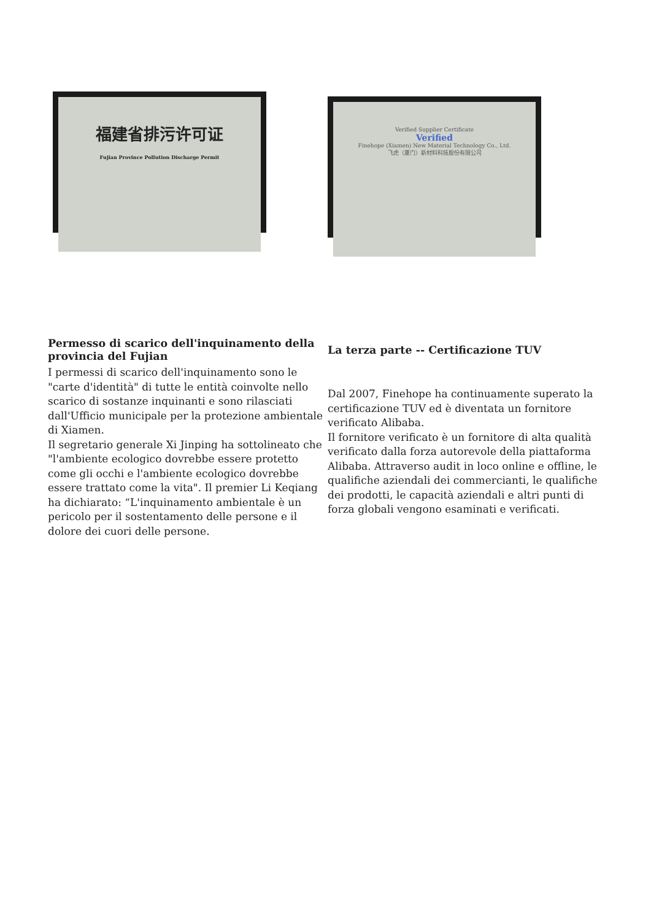福建省排污许可证
Fujian Province Pollution Discharge Permit
Verified Supplier Certificate
Verified
Finehope (Xiamen) New Material Technology Co., Ltd.
飞虎（厦门）新材料科技股份有限公司
Permesso di scarico dell'inquinamento della provincia del Fujian
I permessi di scarico dell'inquinamento sono le "carte d'identità" di tutte le entità coinvolte nello scarico di sostanze inquinanti e sono rilasciati dall'Ufficio municipale per la protezione ambientale di Xiamen.
Il segretario generale Xi Jinping ha sottolineato che "l'ambiente ecologico dovrebbe essere protetto come gli occhi e l'ambiente ecologico dovrebbe essere trattato come la vita". Il premier Li Keqiang ha dichiarato: “L'inquinamento ambientale è un pericolo per il sostentamento delle persone e il dolore dei cuori delle persone.
La terza parte -- Certificazione TUV
Dal 2007, Finehope ha continuamente superato la certificazione TUV ed è diventata un fornitore verificato Alibaba.
Il fornitore verificato è un fornitore di alta qualità verificato dalla forza autorevole della piattaforma Alibaba. Attraverso audit in loco online e offline, le qualifiche aziendali dei commercianti, le qualifiche dei prodotti, le capacità aziendali e altri punti di forza globali vengono esaminati e verificati.